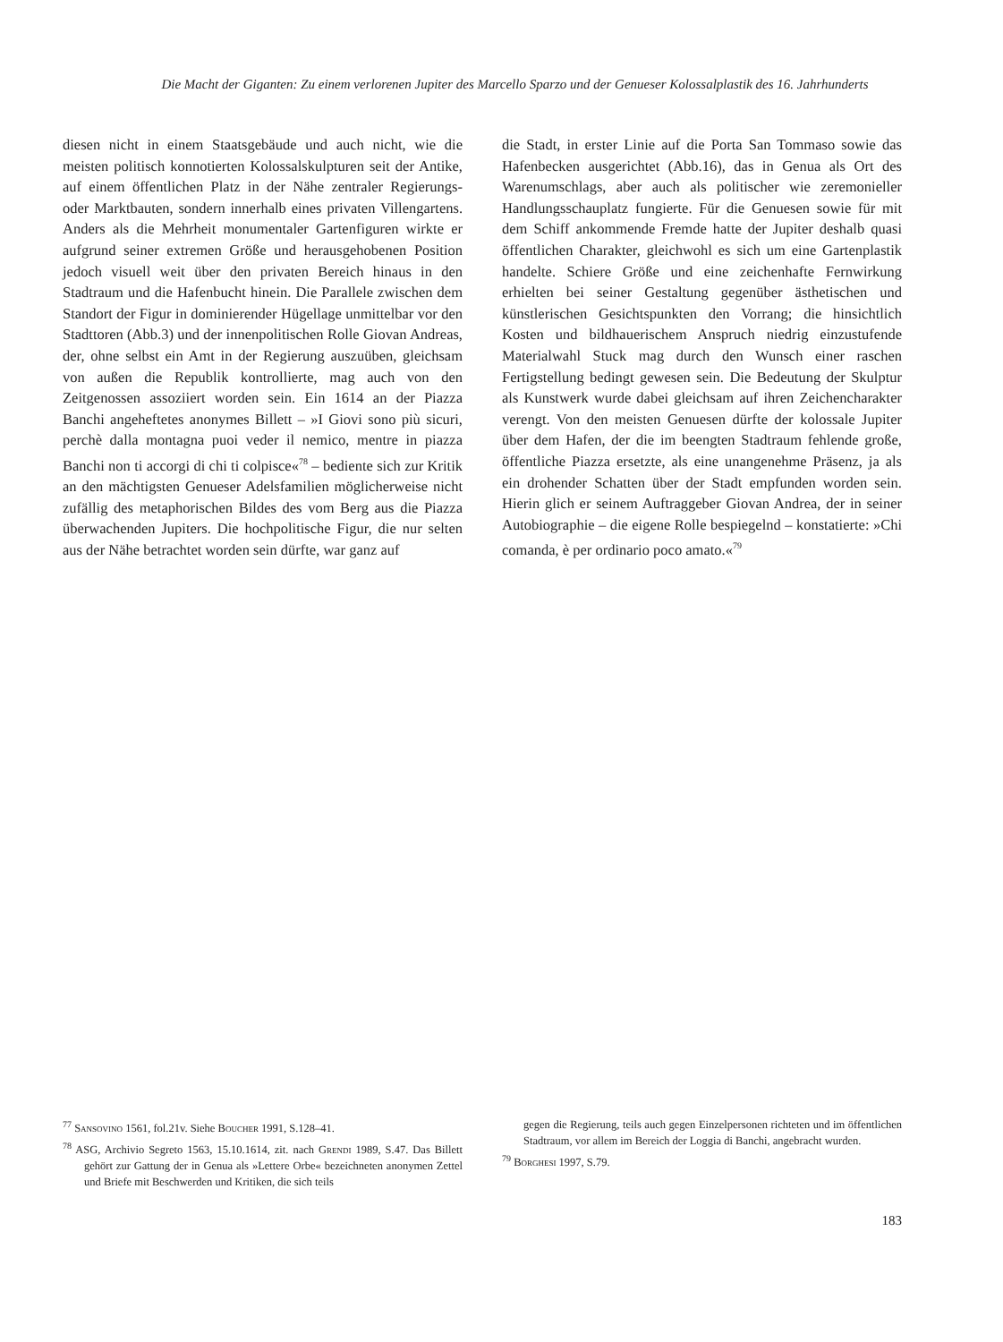Die Macht der Giganten: Zu einem verlorenen Jupiter des Marcello Sparzo und der Genueser Kolossalplastik des 16. Jahrhunderts
diesen nicht in einem Staatsgebäude und auch nicht, wie die meisten politisch konnotierten Kolossalskulpturen seit der Antike, auf einem öffentlichen Platz in der Nähe zentraler Regierungs- oder Marktbauten, sondern innerhalb eines privaten Villengartens. Anders als die Mehrheit monumentaler Gartenfiguren wirkte er aufgrund seiner extremen Größe und herausgehobenen Position jedoch visuell weit über den privaten Bereich hinaus in den Stadtraum und die Hafenbucht hinein. Die Parallele zwischen dem Standort der Figur in dominierender Hügellage unmittelbar vor den Stadttoren (Abb.3) und der innenpolitischen Rolle Giovan Andreas, der, ohne selbst ein Amt in der Regierung auszuüben, gleichsam von außen die Republik kontrollierte, mag auch von den Zeitgenossen assoziiert worden sein. Ein 1614 an der Piazza Banchi angeheftetes anonymes Billett – »I Giovi sono più sicuri, perchè dalla montagna puoi veder il nemico, mentre in piazza Banchi non ti accorgi di chi ti colpisce«<sup>78</sup> – bediente sich zur Kritik an den mächtigsten Genueser Adelsfamilien möglicherweise nicht zufällig des metaphorischen Bildes des vom Berg aus die Piazza überwachenden Jupiters. Die hochpolitische Figur, die nur selten aus der Nähe betrachtet worden sein dürfte, war ganz auf
die Stadt, in erster Linie auf die Porta San Tommaso sowie das Hafenbecken ausgerichtet (Abb.16), das in Genua als Ort des Warenumschlags, aber auch als politischer wie zeremonieller Handlungsschauplatz fungierte. Für die Genuesen sowie für mit dem Schiff ankommende Fremde hatte der Jupiter deshalb quasi öffentlichen Charakter, gleichwohl es sich um eine Gartenplastik handelte. Schiere Größe und eine zeichenhafte Fernwirkung erhielten bei seiner Gestaltung gegenüber ästhetischen und künstlerischen Gesichtspunkten den Vorrang; die hinsichtlich Kosten und bildhauerischem Anspruch niedrig einzustufende Materialwahl Stuck mag durch den Wunsch einer raschen Fertigstellung bedingt gewesen sein. Die Bedeutung der Skulptur als Kunstwerk wurde dabei gleichsam auf ihren Zeichencharakter verengt. Von den meisten Genuesen dürfte der kolossale Jupiter über dem Hafen, der die im beengten Stadtraum fehlende große, öffentliche Piazza ersetzte, als eine unangenehme Präsenz, ja als ein drohender Schatten über der Stadt empfunden worden sein. Hierin glich er seinem Auftraggeber Giovan Andrea, der in seiner Autobiographie – die eigene Rolle bespiegelnd – konstatierte: »Chi comanda, è per ordinario poco amato.«<sup>79</sup>
<sup>77</sup> Sansovino 1561, fol.21v. Siehe Boucher 1991, S.128–41.
<sup>78</sup> ASG, Archivio Segreto 1563, 15.10.1614, zit. nach Grendi 1989, S.47. Das Billett gehört zur Gattung der in Genua als »Lettere Orbe« bezeichneten anonymen Zettel und Briefe mit Beschwerden und Kritiken, die sich teils
gegen die Regierung, teils auch gegen Einzelpersonen richteten und im öffentlichen Stadtraum, vor allem im Bereich der Loggia di Banchi, angebracht wurden.
<sup>79</sup> Borghesi 1997, S.79.
183